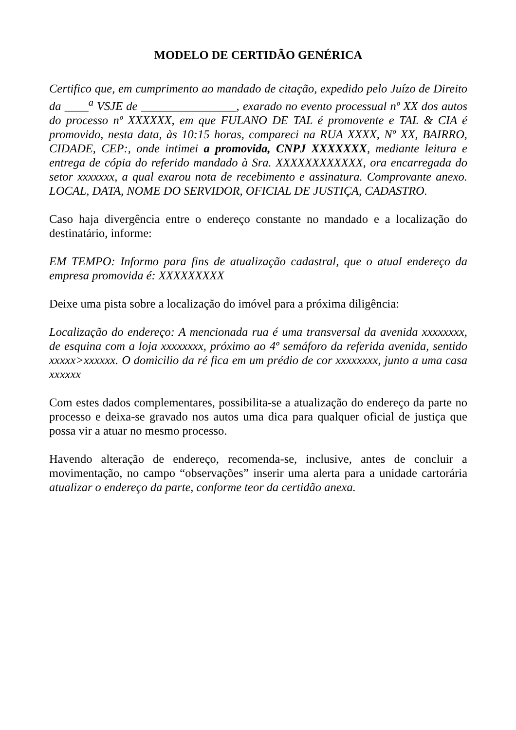MODELO DE CERTIDÃO GENÉRICA
Certifico que, em cumprimento ao mandado de citação, expedido pelo Juízo de Direito da ____<sup>a</sup> VSJE de ________________, exarado no evento processual nº XX dos autos do processo nº XXXXXX, em que FULANO DE TAL é promovente e TAL & CIA é promovido, nesta data, às 10:15 horas, compareci na RUA XXXX, Nº XX, BAIRRO, CIDADE, CEP:, onde intimei a promovida, CNPJ XXXXXXX, mediante leitura e entrega de cópia do referido mandado à Sra. XXXXXXXXXXXX, ora encarregada do setor xxxxxxx, a qual exarou nota de recebimento e assinatura. Comprovante anexo. LOCAL, DATA, NOME DO SERVIDOR, OFICIAL DE JUSTIÇA, CADASTRO.
Caso haja divergência entre o endereço constante no mandado e a localização do destinatário, informe:
EM TEMPO: Informo para fins de atualização cadastral, que o atual endereço da empresa promovida é: XXXXXXXXX
Deixe uma pista sobre a localização do imóvel para a próxima diligência:
Localização do endereço: A mencionada rua é uma transversal da avenida xxxxxxxx, de esquina com a loja xxxxxxxx, próximo ao 4º semáforo da referida avenida, sentido xxxxx>xxxxxx. O domicilio da ré fica em um prédio de cor xxxxxxxx, junto a uma casa xxxxxx
Com estes dados complementares, possibilita-se a atualização do endereço da parte no processo e deixa-se gravado nos autos uma dica para qualquer oficial de justiça que possa vir a atuar no mesmo processo.
Havendo alteração de endereço, recomenda-se, inclusive, antes de concluir a movimentação, no campo “observações” inserir uma alerta para a unidade cartorária atualizar o endereço da parte, conforme teor da certidão anexa.